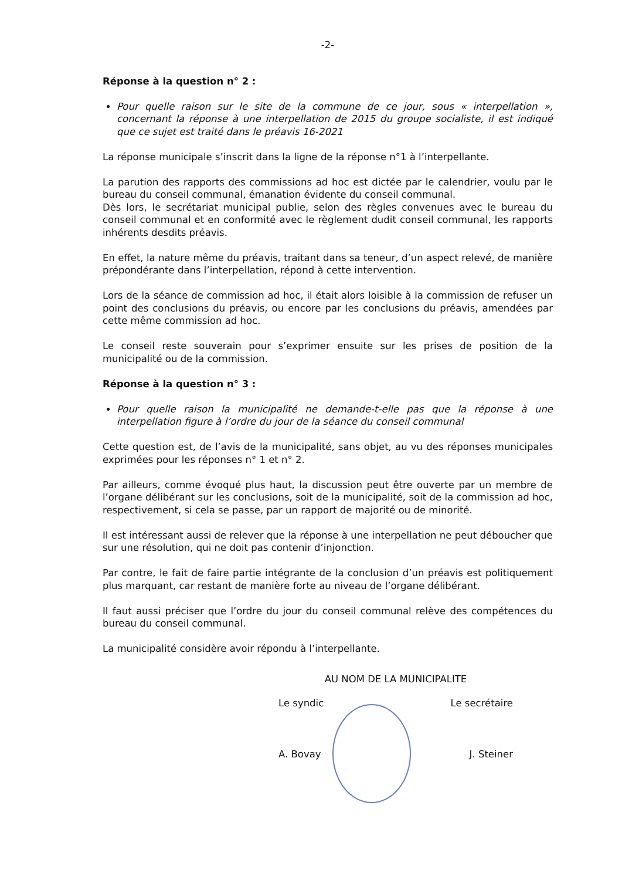-2-
Réponse à la question n° 2 :
Pour quelle raison sur le site de la commune de ce jour, sous « interpellation », concernant la réponse à une interpellation de 2015 du groupe socialiste, il est indiqué que ce sujet est traité dans le préavis 16-2021
La réponse municipale s’inscrit dans la ligne de la réponse n°1 à l’interpellante.
La parution des rapports des commissions ad hoc est dictée par le calendrier, voulu par le bureau du conseil communal, émanation évidente du conseil communal.
Dès lors, le secrétariat municipal publie, selon des règles convenues avec le bureau du conseil communal et en conformité avec le règlement dudit conseil communal, les rapports inhérents desdits préavis.
En effet, la nature même du préavis, traitant dans sa teneur, d’un aspect relevé, de manière prépondérante dans l’interpellation, répond à cette intervention.
Lors de la séance de commission ad hoc, il était alors loisible à la commission de refuser un point des conclusions du préavis, ou encore par les conclusions du préavis, amendées par cette même commission ad hoc.
Le conseil reste souverain pour s’exprimer ensuite sur les prises de position de la municipalité ou de la commission.
Réponse à la question n° 3 :
Pour quelle raison la municipalité ne demande-t-elle pas que la réponse à une interpellation figure à l’ordre du jour de la séance du conseil communal
Cette question est, de l’avis de la municipalité, sans objet, au vu des réponses municipales exprimées pour les réponses n° 1 et n° 2.
Par ailleurs, comme évoqué plus haut, la discussion peut être ouverte par un membre de l’organe délibérant sur les conclusions, soit de la municipalité, soit de la commission ad hoc, respectivement, si cela se passe, par un rapport de majorité ou de minorité.
Il est intéressant aussi de relever que la réponse à une interpellation ne peut déboucher que sur une résolution, qui ne doit pas contenir d’injonction.
Par contre, le fait de faire partie intégrante de la conclusion d’un préavis est politiquement plus marquant, car restant de manière forte au niveau de l’organe délibérant.
Il faut aussi préciser que l’ordre du jour du conseil communal relève des compétences du bureau du conseil communal.
La municipalité considère avoir répondu à l’interpellante.
AU NOM DE LA MUNICIPALITE
Le syndic Le secrétaire
A. Bovay J. Steiner